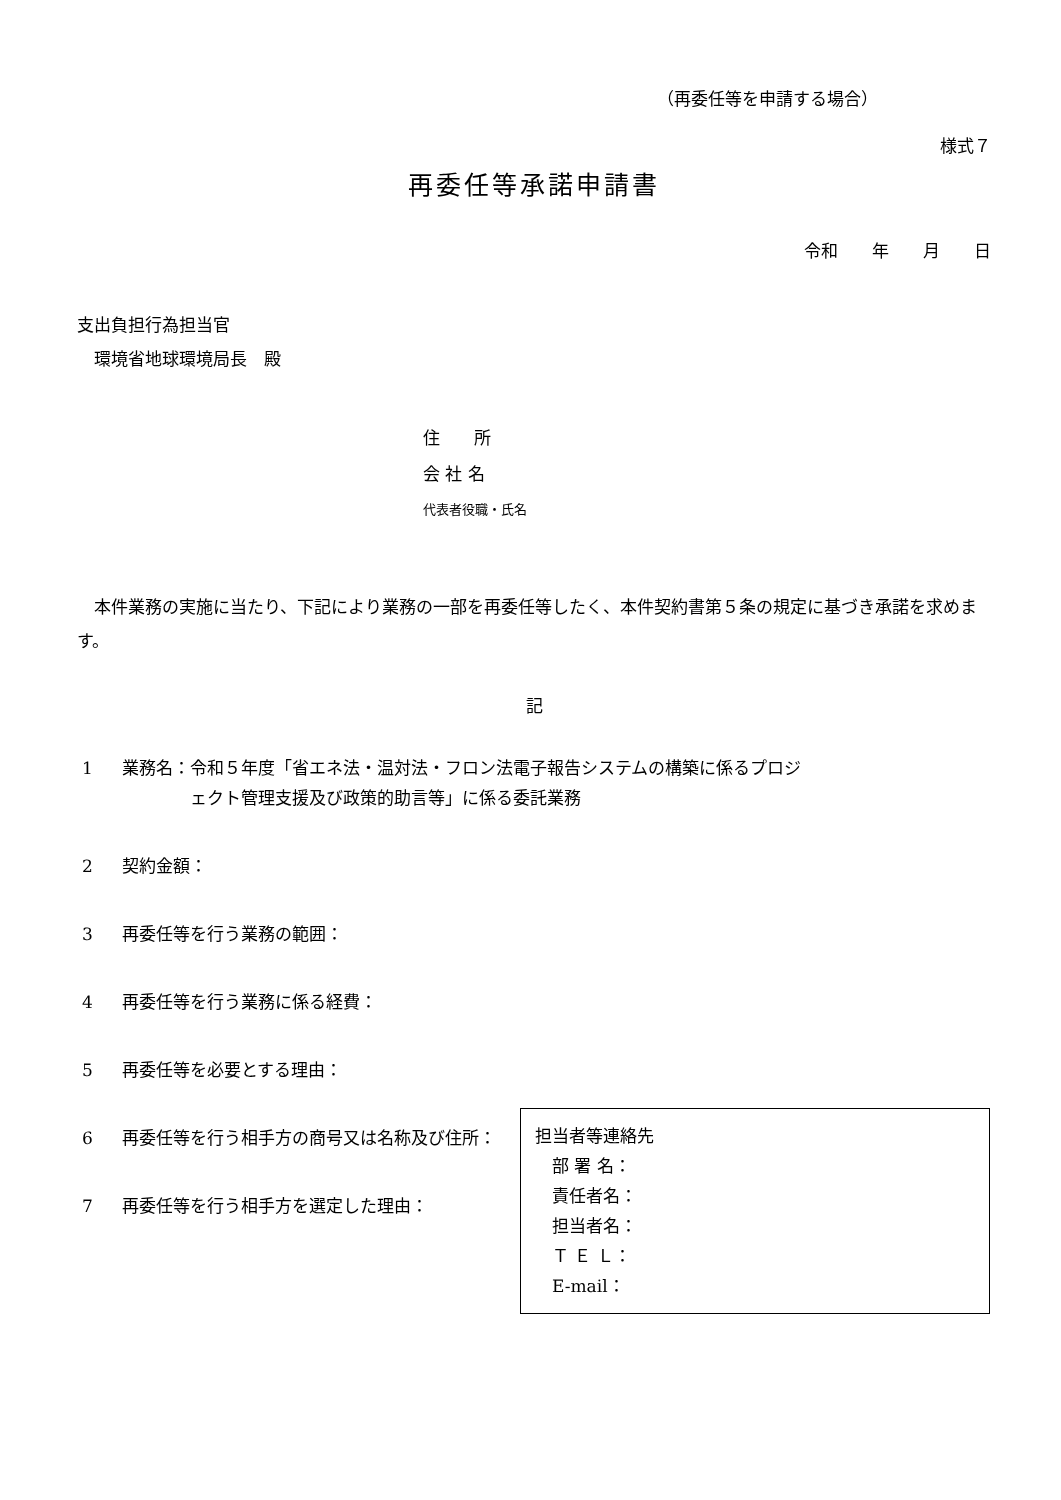（再委任等を申請する場合）
様式７
再委任等承諾申請書
令和　　年　　月　　日
支出負担行為担当官
　環境省地球環境局長　殿
住　　所
会 社 名
代表者役職・氏名
　本件業務の実施に当たり、下記により業務の一部を再委任等したく、本件契約書第５条の規定に基づき承諾を求めます。
記
1 業務名：令和５年度「省エネ法・温対法・フロン法電子報告システムの構築に係るプロジ
　　　　ェクト管理支援及び政策的助言等」に係る委託業務
2 契約金額：
3 再委任等を行う業務の範囲：
4 再委任等を行う業務に係る経費：
5 再委任等を必要とする理由：
6 再委任等を行う相手方の商号又は名称及び住所：
7 再委任等を行う相手方を選定した理由：
担当者等連絡先
　部 署 名：
　責任者名：
　担当者名：
　Ｔ Ｅ Ｌ：
　E-mail：